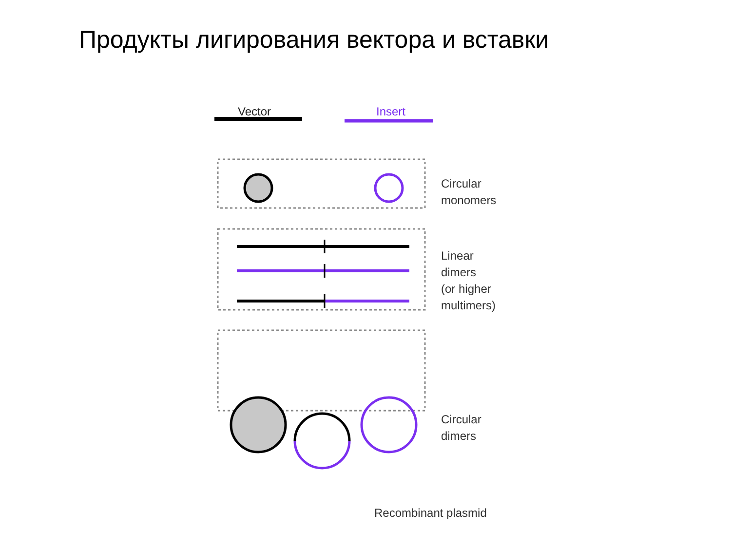Продукты лигирования вектора и вставки
Vector Insert
Circular
monomers
Linear
dimers
(or higher
multimers)
Circular
dimers
Recombinant plasmid